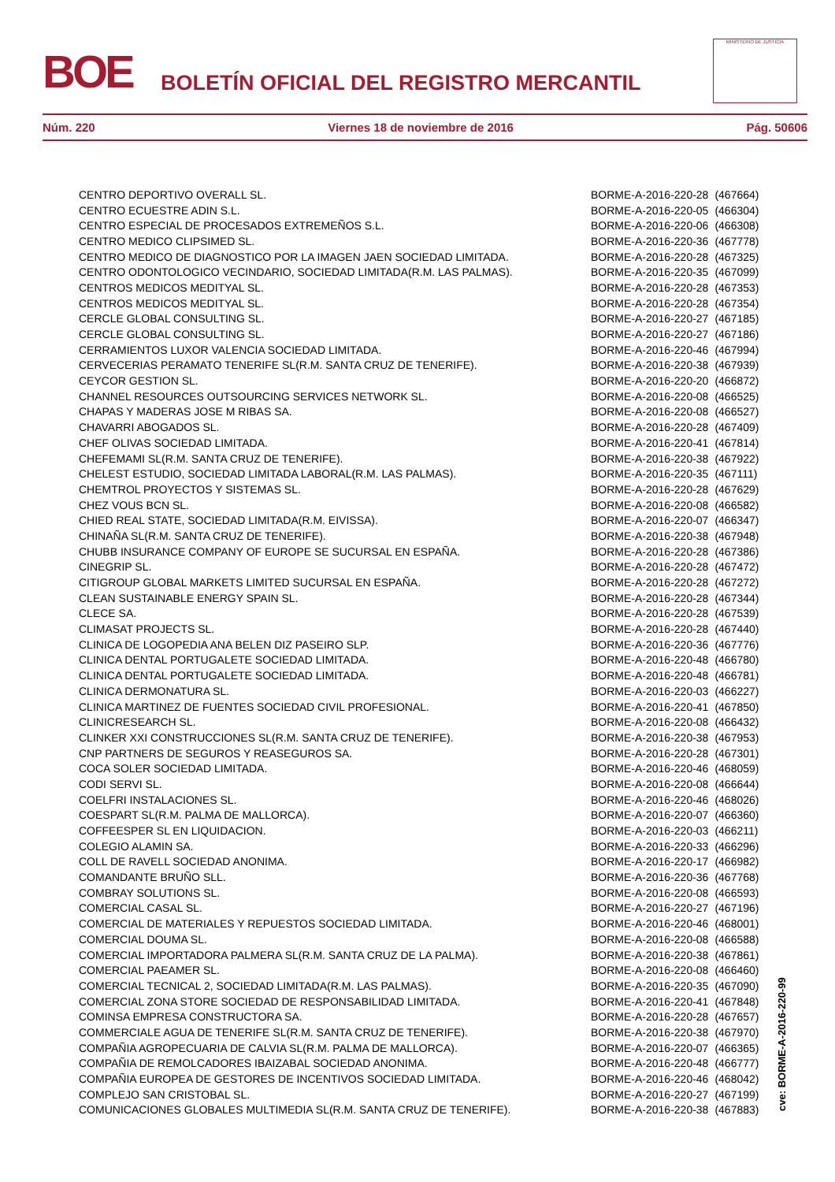BOE
BOLETÍN OFICIAL DEL REGISTRO MERCANTIL
MINISTERIO DE JUSTICIA
Núm. 220 Viernes 18 de noviembre de 2016 Pág. 50606
| CENTRO DEPORTIVO OVERALL SL. | BORME-A-2016-220-28 | (467664) |
| CENTRO ECUESTRE ADIN S.L. | BORME-A-2016-220-05 | (466304) |
| CENTRO ESPECIAL DE PROCESADOS EXTREMEÑOS S.L. | BORME-A-2016-220-06 | (466308) |
| CENTRO MEDICO CLIPSIMED SL. | BORME-A-2016-220-36 | (467778) |
| CENTRO MEDICO DE DIAGNOSTICO POR LA IMAGEN JAEN SOCIEDAD LIMITADA. | BORME-A-2016-220-28 | (467325) |
| CENTRO ODONTOLOGICO VECINDARIO, SOCIEDAD LIMITADA(R.M. LAS PALMAS). | BORME-A-2016-220-35 | (467099) |
| CENTROS MEDICOS MEDITYAL SL. | BORME-A-2016-220-28 | (467353) |
| CENTROS MEDICOS MEDITYAL SL. | BORME-A-2016-220-28 | (467354) |
| CERCLE GLOBAL CONSULTING SL. | BORME-A-2016-220-27 | (467185) |
| CERCLE GLOBAL CONSULTING SL. | BORME-A-2016-220-27 | (467186) |
| CERRAMIENTOS LUXOR VALENCIA SOCIEDAD LIMITADA. | BORME-A-2016-220-46 | (467994) |
| CERVECERIAS PERAMATO TENERIFE SL(R.M. SANTA CRUZ DE TENERIFE). | BORME-A-2016-220-38 | (467939) |
| CEYCOR GESTION SL. | BORME-A-2016-220-20 | (466872) |
| CHANNEL RESOURCES OUTSOURCING SERVICES NETWORK SL. | BORME-A-2016-220-08 | (466525) |
| CHAPAS Y MADERAS JOSE M RIBAS SA. | BORME-A-2016-220-08 | (466527) |
| CHAVARRI ABOGADOS SL. | BORME-A-2016-220-28 | (467409) |
| CHEF OLIVAS SOCIEDAD LIMITADA. | BORME-A-2016-220-41 | (467814) |
| CHEFEMAMI SL(R.M. SANTA CRUZ DE TENERIFE). | BORME-A-2016-220-38 | (467922) |
| CHELEST ESTUDIO, SOCIEDAD LIMITADA LABORAL(R.M. LAS PALMAS). | BORME-A-2016-220-35 | (467111) |
| CHEMTROL PROYECTOS Y SISTEMAS SL. | BORME-A-2016-220-28 | (467629) |
| CHEZ VOUS BCN SL. | BORME-A-2016-220-08 | (466582) |
| CHIED REAL STATE, SOCIEDAD LIMITADA(R.M. EIVISSA). | BORME-A-2016-220-07 | (466347) |
| CHINAÑA SL(R.M. SANTA CRUZ DE TENERIFE). | BORME-A-2016-220-38 | (467948) |
| CHUBB INSURANCE COMPANY OF EUROPE SE SUCURSAL EN ESPAÑA. | BORME-A-2016-220-28 | (467386) |
| CINEGRIP SL. | BORME-A-2016-220-28 | (467472) |
| CITIGROUP GLOBAL MARKETS LIMITED SUCURSAL EN ESPAÑA. | BORME-A-2016-220-28 | (467272) |
| CLEAN SUSTAINABLE ENERGY SPAIN SL. | BORME-A-2016-220-28 | (467344) |
| CLECE SA. | BORME-A-2016-220-28 | (467539) |
| CLIMASAT PROJECTS SL. | BORME-A-2016-220-28 | (467440) |
| CLINICA DE LOGOPEDIA ANA BELEN DIZ PASEIRO SLP. | BORME-A-2016-220-36 | (467776) |
| CLINICA DENTAL PORTUGALETE SOCIEDAD LIMITADA. | BORME-A-2016-220-48 | (466780) |
| CLINICA DENTAL PORTUGALETE SOCIEDAD LIMITADA. | BORME-A-2016-220-48 | (466781) |
| CLINICA DERMONATURA SL. | BORME-A-2016-220-03 | (466227) |
| CLINICA MARTINEZ DE FUENTES SOCIEDAD CIVIL PROFESIONAL. | BORME-A-2016-220-41 | (467850) |
| CLINICRESEARCH SL. | BORME-A-2016-220-08 | (466432) |
| CLINKER XXI CONSTRUCCIONES SL(R.M. SANTA CRUZ DE TENERIFE). | BORME-A-2016-220-38 | (467953) |
| CNP PARTNERS DE SEGUROS Y REASEGUROS SA. | BORME-A-2016-220-28 | (467301) |
| COCA SOLER SOCIEDAD LIMITADA. | BORME-A-2016-220-46 | (468059) |
| CODI SERVI SL. | BORME-A-2016-220-08 | (466644) |
| COELFRI INSTALACIONES SL. | BORME-A-2016-220-46 | (468026) |
| COESPART SL(R.M. PALMA DE MALLORCA). | BORME-A-2016-220-07 | (466360) |
| COFFEESPER SL EN LIQUIDACION. | BORME-A-2016-220-03 | (466211) |
| COLEGIO ALAMIN SA. | BORME-A-2016-220-33 | (466296) |
| COLL DE RAVELL SOCIEDAD ANONIMA. | BORME-A-2016-220-17 | (466982) |
| COMANDANTE BRUÑO SLL. | BORME-A-2016-220-36 | (467768) |
| COMBRAY SOLUTIONS SL. | BORME-A-2016-220-08 | (466593) |
| COMERCIAL CASAL SL. | BORME-A-2016-220-27 | (467196) |
| COMERCIAL DE MATERIALES Y REPUESTOS SOCIEDAD LIMITADA. | BORME-A-2016-220-46 | (468001) |
| COMERCIAL DOUMA SL. | BORME-A-2016-220-08 | (466588) |
| COMERCIAL IMPORTADORA PALMERA SL(R.M. SANTA CRUZ DE LA PALMA). | BORME-A-2016-220-38 | (467861) |
| COMERCIAL PAEAMER SL. | BORME-A-2016-220-08 | (466460) |
| COMERCIAL TECNICAL 2, SOCIEDAD LIMITADA(R.M. LAS PALMAS). | BORME-A-2016-220-35 | (467090) |
| COMERCIAL ZONA STORE SOCIEDAD DE RESPONSABILIDAD LIMITADA. | BORME-A-2016-220-41 | (467848) |
| COMINSA EMPRESA CONSTRUCTORA SA. | BORME-A-2016-220-28 | (467657) |
| COMMERCIALE AGUA DE TENERIFE SL(R.M. SANTA CRUZ DE TENERIFE). | BORME-A-2016-220-38 | (467970) |
| COMPAÑIA AGROPECUARIA DE CALVIA SL(R.M. PALMA DE MALLORCA). | BORME-A-2016-220-07 | (466365) |
| COMPAÑIA DE REMOLCADORES IBAIZABAL SOCIEDAD ANONIMA. | BORME-A-2016-220-48 | (466777) |
| COMPAÑIA EUROPEA DE GESTORES DE INCENTIVOS SOCIEDAD LIMITADA. | BORME-A-2016-220-46 | (468042) |
| COMPLEJO SAN CRISTOBAL SL. | BORME-A-2016-220-27 | (467199) |
| COMUNICACIONES GLOBALES MULTIMEDIA SL(R.M. SANTA CRUZ DE TENERIFE). | BORME-A-2016-220-38 | (467883) |
cve: BORME-A-2016-220-99